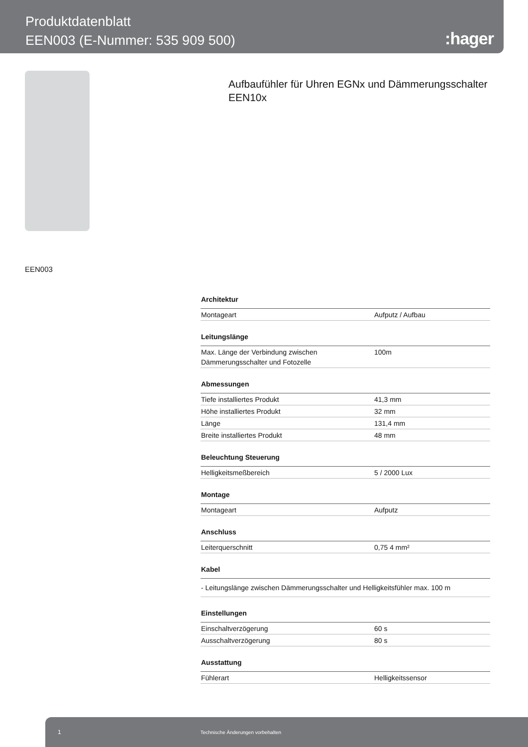Produktdatenblatt
EEN003 (E-Nummer: 535 909 500)
:hager
EEN003
Aufbaufühler für Uhren EGNx und Dämmerungsschalter EEN10x
| Architektur | |
| Montageart | Aufputz / Aufbau |
| Leitungslänge | |
| Max. Länge der Verbindung zwischen Dämmerungsschalter und Fotozelle | 100m |
| Abmessungen | |
| Tiefe installiertes Produkt | 41,3 mm |
| Höhe installiertes Produkt | 32 mm |
| Länge | 131,4 mm |
| Breite installiertes Produkt | 48 mm |
| Beleuchtung Steuerung | |
| Helligkeitsmeßbereich | 5 / 2000 Lux |
| Montage | |
| Montageart | Aufputz |
| Anschluss | |
| Leiterquerschnitt | 0,75 4 mm² |
| Kabel | |
| - Leitungslänge zwischen Dämmerungsschalter und Helligkeitsfühler max. 100 m | |
| Einstellungen | |
| Einschaltverzögerung | 60 s |
| Ausschaltverzögerung | 80 s |
| Ausstattung | |
| Fühlerart | Helligkeitssensor |
1 Technische Änderungen vorbehalten